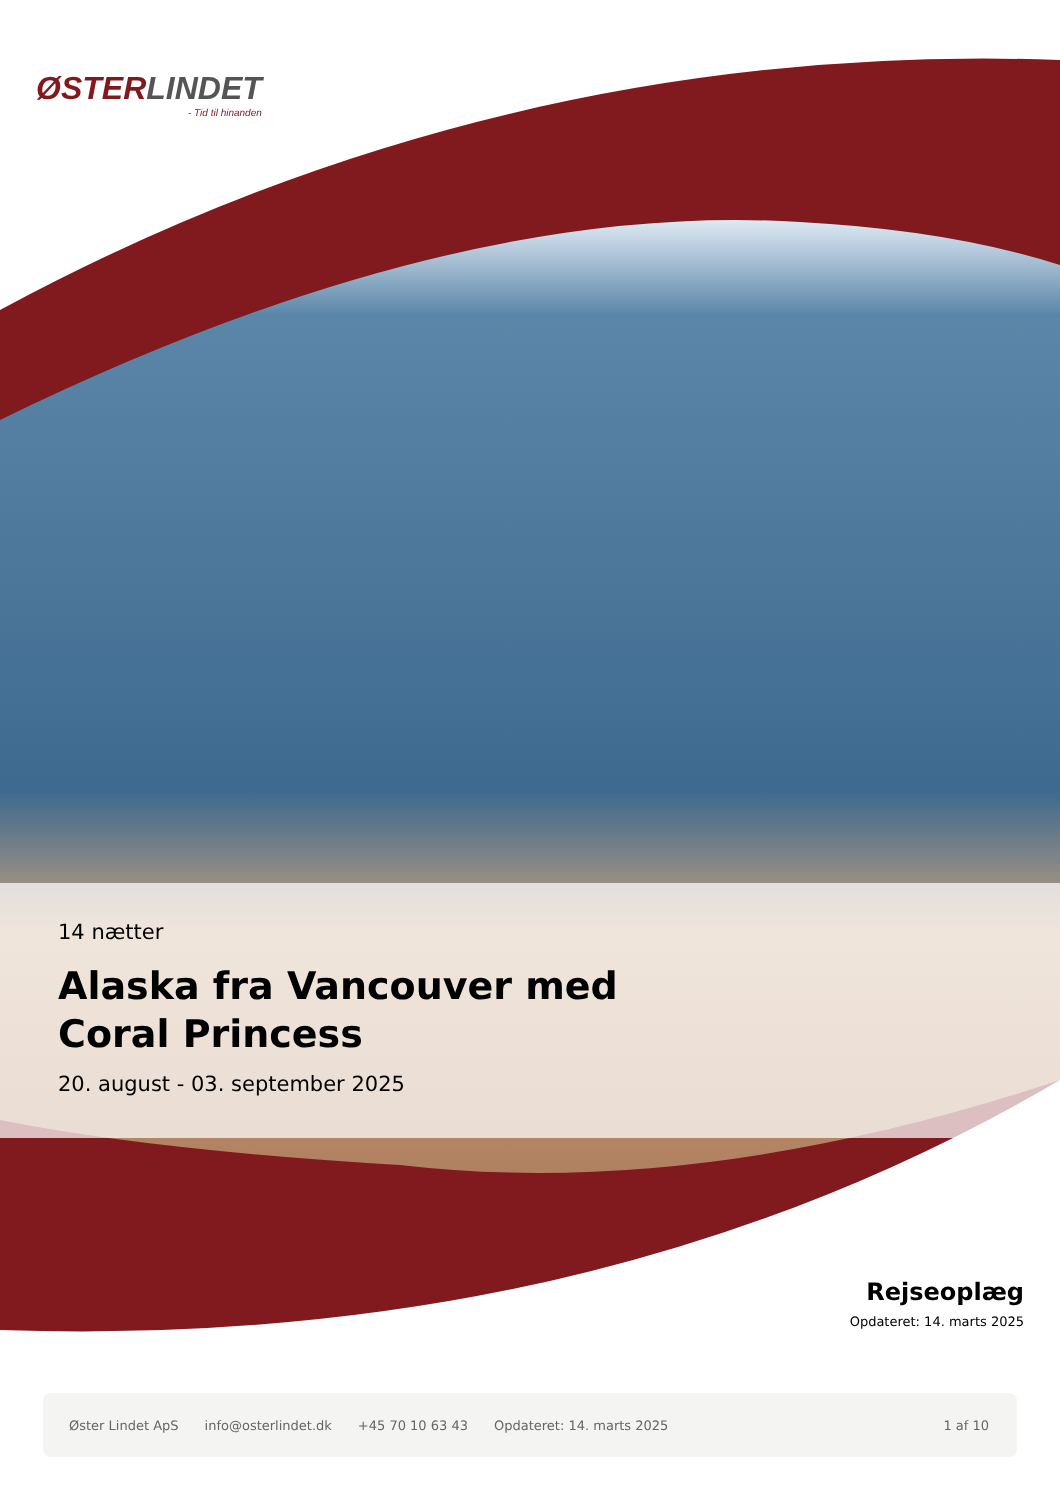ØSTERLINDET
- Tid til hinanden
14 nætter
Alaska fra Vancouver med
Coral Princess
20. august - 03. september 2025
Rejseoplæg
Opdateret: 14. marts 2025
Øster Lindet ApS info@osterlindet.dk +45 70 10 63 43 Opdateret: 14. marts 2025 1 af 10